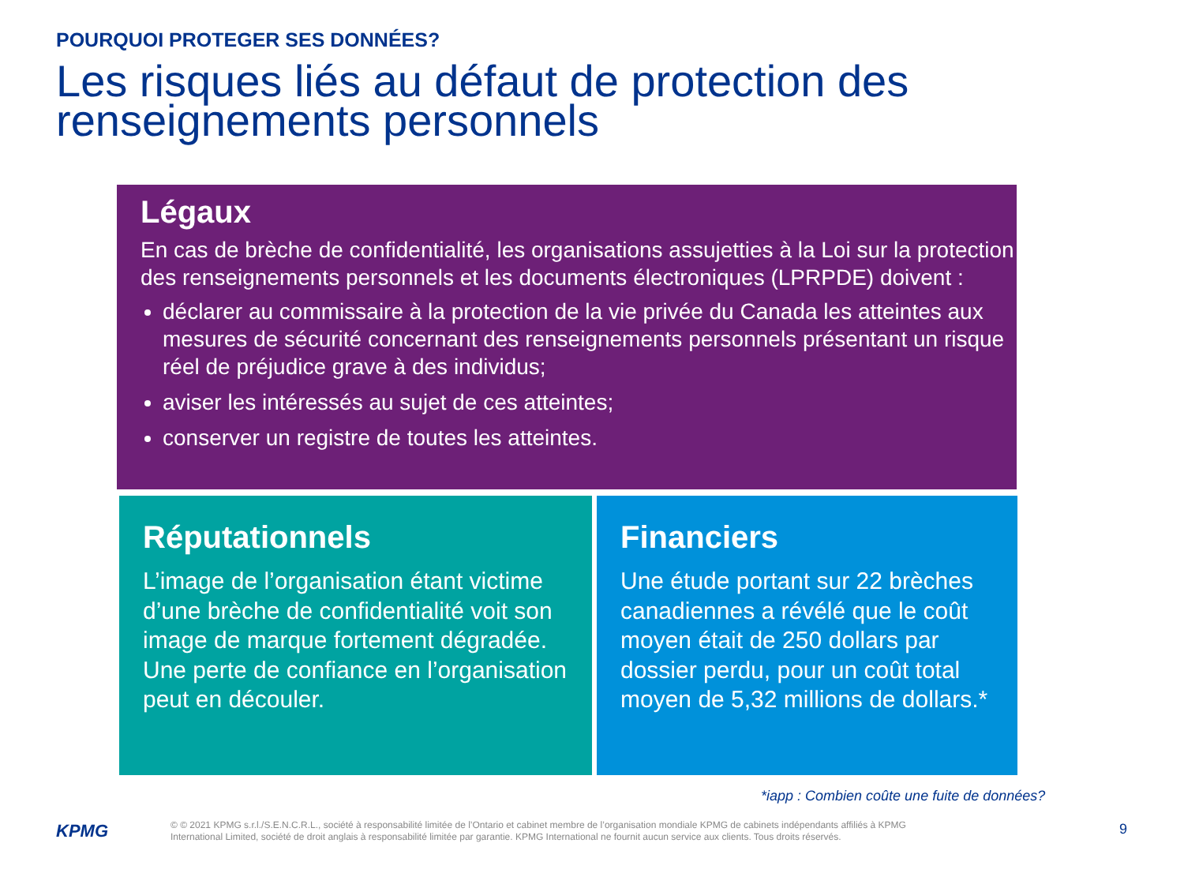POURQUOI PROTEGER SES DONNÉES?
Les risques liés au défaut de protection des renseignements personnels
Légaux
En cas de brèche de confidentialité, les organisations assujetties à la Loi sur la protection des renseignements personnels et les documents électroniques (LPRPDE) doivent :
déclarer au commissaire à la protection de la vie privée du Canada les atteintes aux mesures de sécurité concernant des renseignements personnels présentant un risque réel de préjudice grave à des individus;
aviser les intéressés au sujet de ces atteintes;
conserver un registre de toutes les atteintes.
Réputationnels
L’image de l’organisation étant victime d’une brèche de confidentialité voit son image de marque fortement dégradée. Une perte de confiance en l’organisation peut en découler.
Financiers
Une étude portant sur 22 brèches canadiennes a révélé que le coût moyen était de 250 dollars par dossier perdu, pour un coût total moyen de 5,32 millions de dollars.*
*iapp : Combien coûte une fuite de données?
KPMG
© © 2021 KPMG s.r.l./S.E.N.C.R.L., société à responsabilité limitée de l’Ontario et cabinet membre de l’organisation mondiale KPMG de cabinets indépendants affiliés à KPMG International Limited, société de droit anglais à responsabilité limitée par garantie. KPMG International ne fournit aucun service aux clients. Tous droits réservés.
9